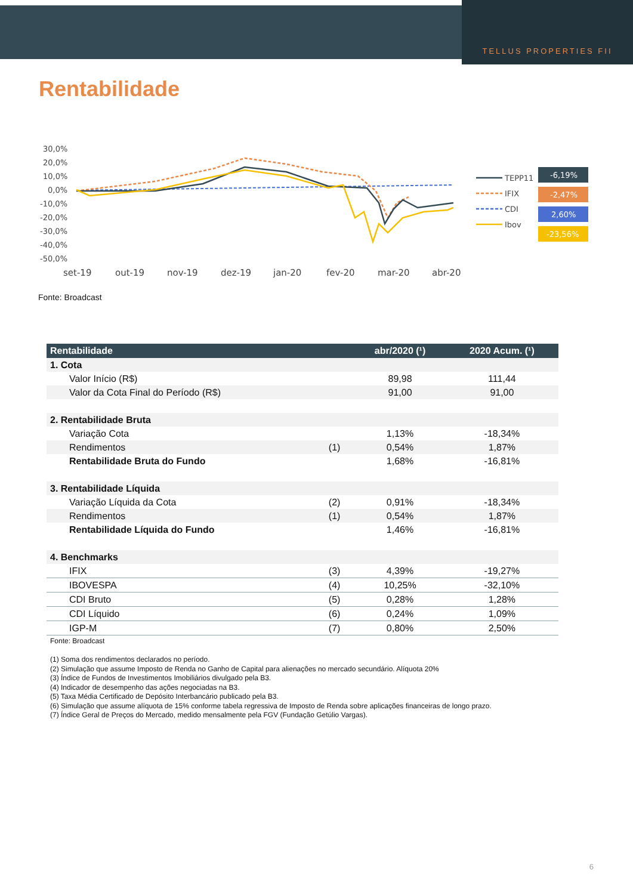TELLUS PROPERTIES FII
Rentabilidade
30,0%
20,0%
10,0%
0,0%
-10,0%
-20,0%
-30,0%
-40,0%
-50,0%
set-19
out-19
nov-19
dez-19
jan-20
fev-20
mar-20
abr-20
TEPP11
IFIX
CDI
Ibov
-6,19%
-2,47%
2,60%
-23,56%
Fonte: Broadcast
| Rentabilidade | | abr/2020 (¹) | 2020 Acum. (¹) |
| --- | --- | --- | --- |
| 1. Cota | | | |
| Valor Início (R$) | | 89,98 | 111,44 |
| Valor da Cota Final do Período (R$) | | 91,00 | 91,00 |
| 2. Rentabilidade Bruta | | | |
| Variação Cota | | 1,13% | -18,34% |
| Rendimentos | (1) | 0,54% | 1,87% |
| Rentabilidade Bruta do Fundo | | 1,68% | -16,81% |
| 3. Rentabilidade Líquida | | | |
| Variação Líquida da Cota | (2) | 0,91% | -18,34% |
| Rendimentos | (1) | 0,54% | 1,87% |
| Rentabilidade Líquida do Fundo | | 1,46% | -16,81% |
| 4. Benchmarks | | | |
| IFIX | (3) | 4,39% | -19,27% |
| IBOVESPA | (4) | 10,25% | -32,10% |
| CDI Bruto | (5) | 0,28% | 1,28% |
| CDI Líquido | (6) | 0,24% | 1,09% |
| IGP-M | (7) | 0,80% | 2,50% |
Fonte: Broadcast
(1) Soma dos rendimentos declarados no período.
(2) Simulação que assume Imposto de Renda no Ganho de Capital para alienações no mercado secundário. Alíquota 20%
(3) Índice de Fundos de Investimentos Imobiliários divulgado pela B3.
(4) Indicador de desempenho das ações negociadas na B3.
(5) Taxa Média Certificado de Depósito Interbancário publicado pela B3.
(6) Simulação que assume alíquota de 15% conforme tabela regressiva de Imposto de Renda sobre aplicações financeiras de longo prazo.
(7) Índice Geral de Preços do Mercado, medido mensalmente pela FGV (Fundação Getúlio Vargas).
6